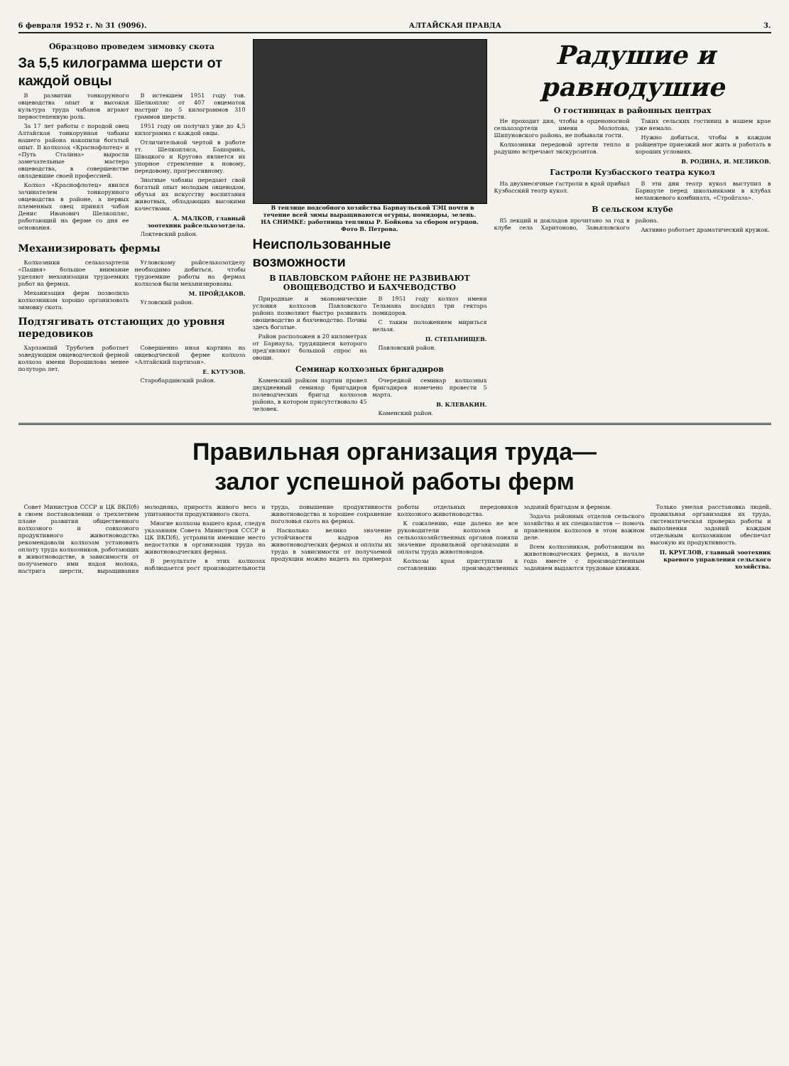6 февраля 1952 г. № 31 (9096). АЛТАЙСКАЯ ПРАВДА 3.
Образцово проведем зимовку скота
За 5,5 килограмма шерсти от каждой овцы
В развитии тонкорунного овцеводства опыт и высокая культура труда чабанов играют первостепенную роль.
За 17 лет работы с породой овец Алтайская тонкорунная чабаны нашего района накопили богатый опыт. В колхозах «Краснофлотец» и «Путь Сталина» выросли замечательные мастера овцеводства, в совершенстве овладевшие своей профессией.
Колхоз «Краснофлотец» явился зачинателем тонкорунного овцеводства в районе, а первых племенных овец принял чабан Денис Иванович Шелкопляс, работающий на ферме со дня ее основания.
В истекшем 1951 году тов. Шелкопляс от 407 овцематок настриг по 5 килограммов 310 граммов шерсти.
1951 году он получил уже до 4,5 килограмма с каждой овцы.
Отличительной чертой в работе тт. Шелкопляса, Башарина, Швацкого и Кругова является их упорное стремление к новому, передовому, прогрессивному.
Знатные чабаны передают свой богатый опыт молодым овцеводам, обучая их искусству воспитания животных, обладающих высокими качествами.
А. МАЛКОВ, главный зоотехник райсельхозотдела.
Локтевский район.
Механизировать фермы
Колхозники сельхозартели «Пашня» большое внимание уделяют механизации трудоемких работ на фермах.
Механизация ферм позволила колхозникам хорошо организовать зимовку скота.
Угловскому райсельхозотделу необходимо добиться, чтобы трудоемкие работы на фермах колхозов были механизированы.
М. ПРОЙДАКОВ.
Угловский район.
Подтягивать отстающих до уровня передовиков
Харлампий Трубочев работает заведующим овцеводческой фермой колхоза имени Ворошилова менее полутора лет.
Совершенно иная картина на овцеводческой ферме колхоза «Алтайский партизан».
Е. КУТУЗОВ.
Старобардинский район.
В теплице подсобного хозяйства Барнаульской ТЭЦ почти в течение всей зимы выращиваются огурцы, помидоры, зелень.
НА СНИМКЕ: работница теплицы Р. Бойкова за сбором огурцов. Фото В. Петрова.
Неиспользованные возможности
В ПАВЛОВСКОМ РАЙОНЕ НЕ РАЗВИВАЮТ ОВОЩЕВОДСТВО И БАХЧЕВОДСТВО
Природные и экономические условия колхозов Павловского района позволяют быстро развивать овощеводство и бахчеводство. Почвы здесь богатые.
Район расположен в 20 километрах от Барнаула, трудящиеся которого пред'являют большой спрос на овощи.
В 1951 году колхоз имени Тельмана посадил три гектара помидоров.
С таким положением мириться нельзя.
П. СТЕПАНИЩЕВ.
Павловский район.
Семинар колхозных бригадиров
Каменский райком партии провел двухдневный семинар бригадиров полеводческих бригад колхозов района, в котором присутствовало 45 человек.
Очередной семинар колхозных бригадиров намечено провести 5 марта.
В. КЛЕВАКИН.
Каменский район.
Радушие и равнодушие
О гостиницах в районных центрах
Не проходит дня, чтобы в орденоносной сельхозартели имени Молотова, Шипуновского района, не побывали гости.
Колхозники передовой артели тепло и радушно встречают экскурсантов.
Таких сельских гостиниц в нашем крае уже немало.
Нужно добиться, чтобы в каждом райцентре приезжий мог жить и работать в хороших условиях.
В. РОДИНА, И. МЕЛИКОВ.
Гастроли Кузбасского театра кукол
На двухмесячные гастроли в край прибыл Кузбасский театр кукол.
В эти дни театр кукол выступил в Барнауле перед школьниками в клубах меланжевого комбината, «Стройгаза».
В сельском клубе
85 лекций и докладов прочитано за год в клубе села Харитоново, Завьяловского района.
Активно работает драматический кружок.
Правильная организация труда—
залог успешной работы ферм
Совет Министров СССР и ЦК ВКП(б) в своем постановлении о трехлетнем плане развития общественного колхозного и совхозного продуктивного животноводства рекомендовали колхозам установить оплату труда колхозников, работающих в животноводстве, в зависимости от получаемого ими надоя молока, настрига шерсти, выращивания молодняка, прироста живого веса и упитанности продуктивного скота.
Многие колхозы нашего края, следуя указаниям Совета Министров СССР и ЦК ВКП(б), устранили имевшие место недостатки в организации труда на животноводческих фермах.
В результате в этих колхозах наблюдается рост производительности труда, повышение продуктивности животноводства и хорошее сохранение поголовья скота на фермах.
Насколько велико значение устойчивости кадров на животноводческих фермах и оплаты их труда в зависимости от получаемой продукции можно видеть на примерах работы отдельных передовиков колхозного животноводства.
К сожалению, еще далеко не все руководители колхозов и сельхозхозяйственных органов поняли значение правильной организации и оплаты труда животноводов.
Колхозы края приступили к составлению производственных заданий бригадам и фермам.
Задача районных отделов сельского хозяйства и их специалистов — помочь правлениям колхозов в этом важном деле.
Всем колхозникам, работающим на животноводческих фермах, в начале года вместе с производственным заданием выдаются трудовые книжки.
Только умелая расстановка людей, правильная организация их труда, систематическая проверка работы и выполнения заданий каждым отдельным колхозником обеспечат высокую их продуктивность.
П. КРУГЛОВ, главный зоотехник краевого управления сельского хозяйства.